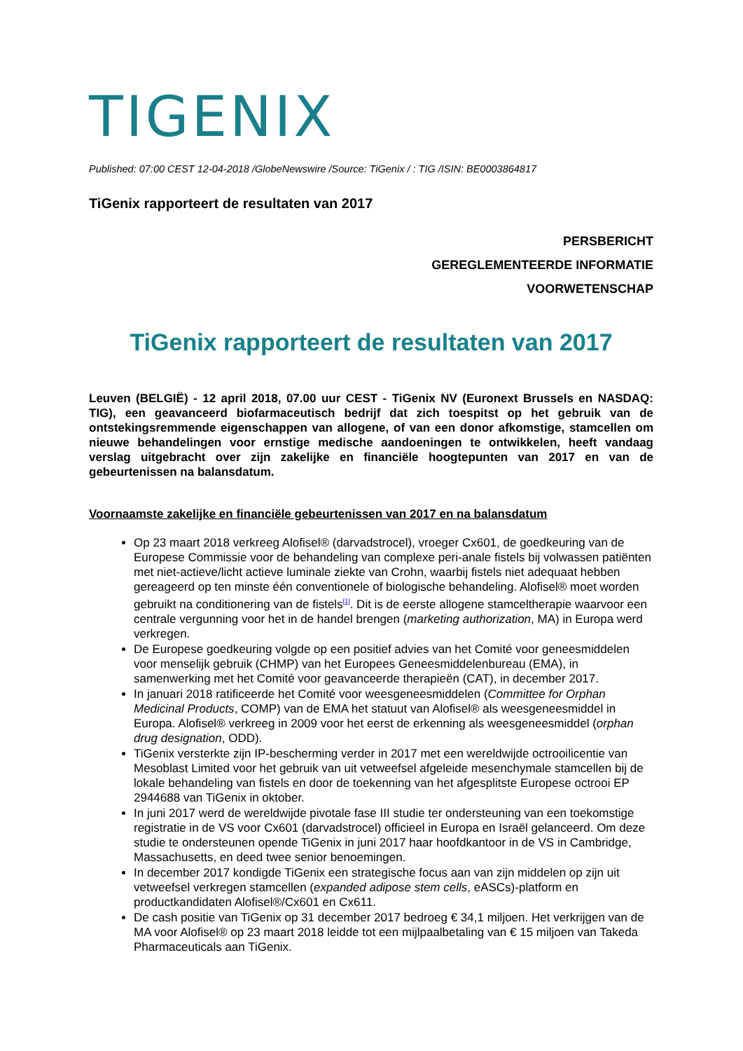TIGENIX
Published: 07:00 CEST 12-04-2018 /GlobeNewswire /Source: TiGenix / : TIG /ISIN: BE0003864817
TiGenix rapporteert de resultaten van 2017
PERSBERICHT
GEREGLEMENTEERDE INFORMATIE
VOORWETENSCHAP
TiGenix rapporteert de resultaten van 2017
Leuven (BELGIË) - 12 april 2018, 07.00 uur CEST - TiGenix NV (Euronext Brussels en NASDAQ: TIG), een geavanceerd biofarmaceutisch bedrijf dat zich toespitst op het gebruik van de ontstekingsremmende eigenschappen van allogene, of van een donor afkomstige, stamcellen om nieuwe behandelingen voor ernstige medische aandoeningen te ontwikkelen, heeft vandaag verslag uitgebracht over zijn zakelijke en financiële hoogtepunten van 2017 en van de gebeurtenissen na balansdatum.
Voornaamste zakelijke en financiële gebeurtenissen van 2017 en na balansdatum
Op 23 maart 2018 verkreeg Alofisel® (darvadstrocel), vroeger Cx601, de goedkeuring van de Europese Commissie voor de behandeling van complexe peri-anale fistels bij volwassen patiënten met niet-actieve/licht actieve luminale ziekte van Crohn, waarbij fistels niet adequaat hebben gereageerd op ten minste één conventionele of biologische behandeling. Alofisel® moet worden gebruikt na conditionering van de fistels<sup>[1]</sup>. Dit is de eerste allogene stamceltherapie waarvoor een centrale vergunning voor het in de handel brengen (marketing authorization, MA) in Europa werd verkregen.
De Europese goedkeuring volgde op een positief advies van het Comité voor geneesmiddelen voor menselijk gebruik (CHMP) van het Europees Geneesmiddelenbureau (EMA), in samenwerking met het Comité voor geavanceerde therapieën (CAT), in december 2017.
In januari 2018 ratificeerde het Comité voor weesgeneesmiddelen (Committee for Orphan Medicinal Products, COMP) van de EMA het statuut van Alofisel® als weesgeneesmiddel in Europa. Alofisel® verkreeg in 2009 voor het eerst de erkenning als weesgeneesmiddel (orphan drug designation, ODD).
TiGenix versterkte zijn IP-bescherming verder in 2017 met een wereldwijde octrooilicentie van Mesoblast Limited voor het gebruik van uit vetweefsel afgeleide mesenchymale stamcellen bij de lokale behandeling van fistels en door de toekenning van het afgesplitste Europese octrooi EP 2944688 van TiGenix in oktober.
In juni 2017 werd de wereldwijde pivotale fase III studie ter ondersteuning van een toekomstige registratie in de VS voor Cx601 (darvadstrocel) officieel in Europa en Israël gelanceerd. Om deze studie te ondersteunen opende TiGenix in juni 2017 haar hoofdkantoor in de VS in Cambridge, Massachusetts, en deed twee senior benoemingen.
In december 2017 kondigde TiGenix een strategische focus aan van zijn middelen op zijn uit vetweefsel verkregen stamcellen (expanded adipose stem cells, eASCs)-platform en productkandidaten Alofisel®/Cx601 en Cx611.
De cash positie van TiGenix op 31 december 2017 bedroeg € 34,1 miljoen. Het verkrijgen van de MA voor Alofisel® op 23 maart 2018 leidde tot een mijlpaalbetaling van € 15 miljoen van Takeda Pharmaceuticals aan TiGenix.